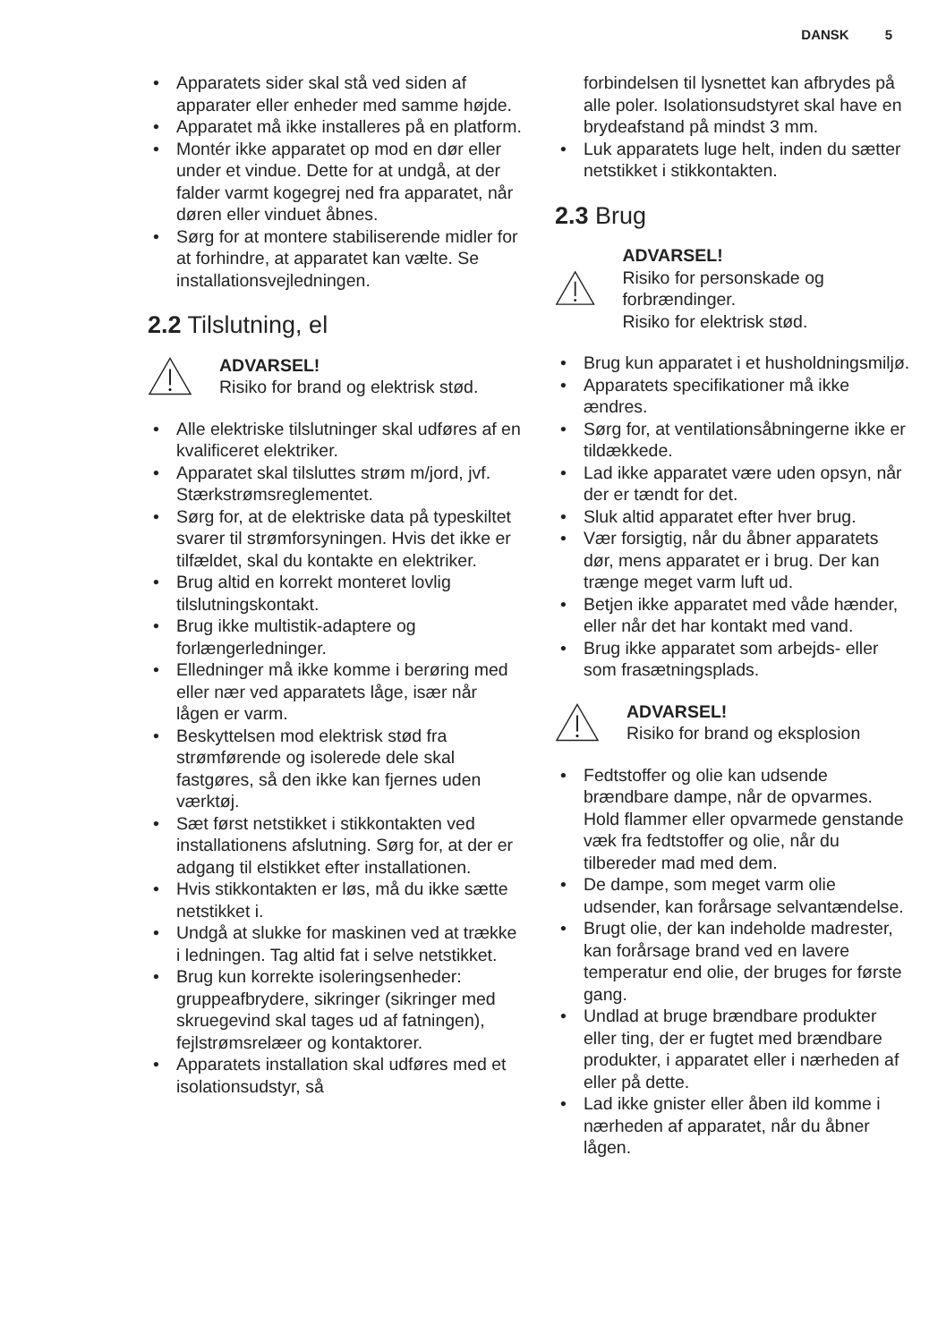DANSK 5
• Apparatets sider skal stå ved siden af apparater eller enheder med samme højde.
• Apparatet må ikke installeres på en platform.
• Montér ikke apparatet op mod en dør eller under et vindue. Dette for at undgå, at der falder varmt kogegrej ned fra apparatet, når døren eller vinduet åbnes.
• Sørg for at montere stabiliserende midler for at forhindre, at apparatet kan vælte. Se installationsvejledningen.
2.2 Tilslutning, el
ADVARSEL!
Risiko for brand og elektrisk stød.
• Alle elektriske tilslutninger skal udføres af en kvalificeret elektriker.
• Apparatet skal tilsluttes strøm m/jord, jvf. Stærkstrømsreglementet.
• Sørg for, at de elektriske data på typeskiltet svarer til strømforsyningen. Hvis det ikke er tilfældet, skal du kontakte en elektriker.
• Brug altid en korrekt monteret lovlig tilslutningskontakt.
• Brug ikke multistik-adaptere og forlængerledninger.
• Elledninger må ikke komme i berøring med eller nær ved apparatets låge, især når lågen er varm.
• Beskyttelsen mod elektrisk stød fra strømførende og isolerede dele skal fastgøres, så den ikke kan fjernes uden værktøj.
• Sæt først netstikket i stikkontakten ved installationens afslutning. Sørg for, at der er adgang til elstikket efter installationen.
• Hvis stikkontakten er løs, må du ikke sætte netstikket i.
• Undgå at slukke for maskinen ved at trække i ledningen. Tag altid fat i selve netstikket.
• Brug kun korrekte isoleringsenheder: gruppeafbrydere, sikringer (sikringer med skruegevind skal tages ud af fatningen), fejlstrømsrelæer og kontaktorer.
• Apparatets installation skal udføres med et isolationsudstyr, så
forbindelsen til lysnettet kan afbrydes på alle poler. Isolationsudstyret skal have en brydeafstand på mindst 3 mm.
• Luk apparatets luge helt, inden du sætter netstikket i stikkontakten.
2.3 Brug
ADVARSEL!
Risiko for personskade og forbrændinger.
Risiko for elektrisk stød.
• Brug kun apparatet i et husholdningsmiljø.
• Apparatets specifikationer må ikke ændres.
• Sørg for, at ventilationsåbningerne ikke er tildækkede.
• Lad ikke apparatet være uden opsyn, når der er tændt for det.
• Sluk altid apparatet efter hver brug.
• Vær forsigtig, når du åbner apparatets dør, mens apparatet er i brug. Der kan trænge meget varm luft ud.
• Betjen ikke apparatet med våde hænder, eller når det har kontakt med vand.
• Brug ikke apparatet som arbejds- eller som frasætningsplads.
ADVARSEL!
Risiko for brand og eksplosion
• Fedtstoffer og olie kan udsende brændbare dampe, når de opvarmes. Hold flammer eller opvarmede genstande væk fra fedtstoffer og olie, når du tilbereder mad med dem.
• De dampe, som meget varm olie udsender, kan forårsage selvantændelse.
• Brugt olie, der kan indeholde madrester, kan forårsage brand ved en lavere temperatur end olie, der bruges for første gang.
• Undlad at bruge brændbare produkter eller ting, der er fugtet med brændbare produkter, i apparatet eller i nærheden af eller på dette.
• Lad ikke gnister eller åben ild komme i nærheden af apparatet, når du åbner lågen.